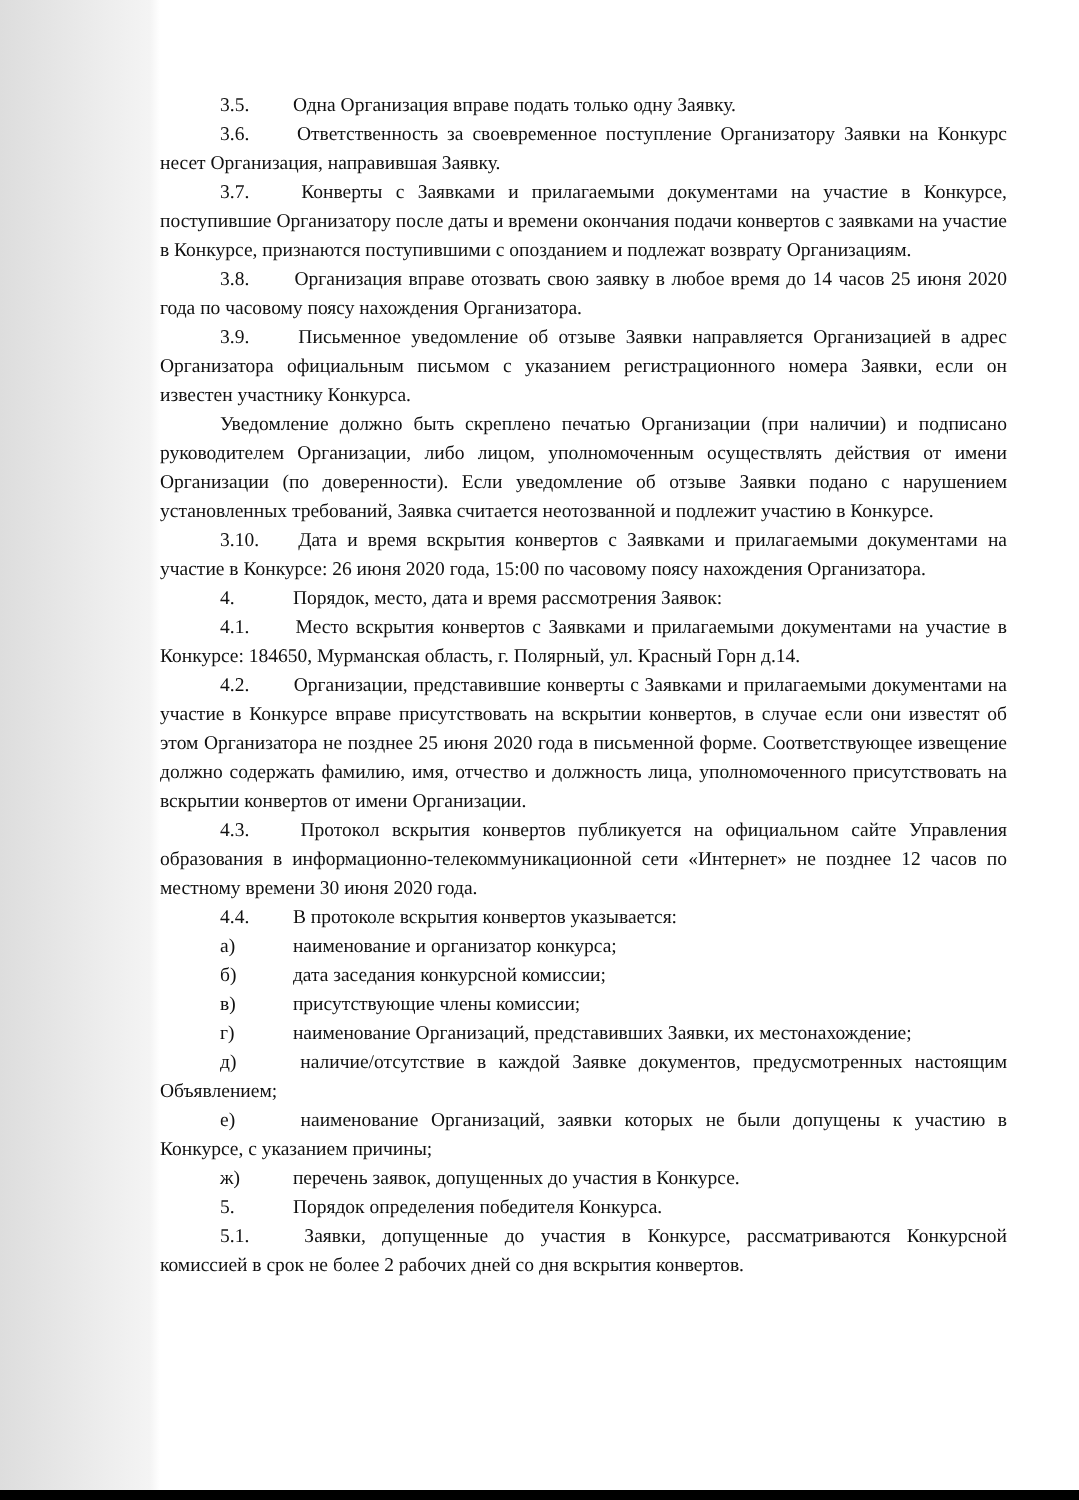3.5. Одна Организация вправе подать только одну Заявку.
3.6. Ответственность за своевременное поступление Организатору Заявки на Конкурс несет Организация, направившая Заявку.
3.7. Конверты с Заявками и прилагаемыми документами на участие в Конкурсе, поступившие Организатору после даты и времени окончания подачи конвертов с заявками на участие в Конкурсе, признаются поступившими с опозданием и подлежат возврату Организациям.
3.8. Организация вправе отозвать свою заявку в любое время до 14 часов 25 июня 2020 года по часовому поясу нахождения Организатора.
3.9. Письменное уведомление об отзыве Заявки направляется Организацией в адрес Организатора официальным письмом с указанием регистрационного номера Заявки, если он известен участнику Конкурса.
Уведомление должно быть скреплено печатью Организации (при наличии) и подписано руководителем Организации, либо лицом, уполномоченным осуществлять действия от имени Организации (по доверенности). Если уведомление об отзыве Заявки подано с нарушением установленных требований, Заявка считается неотозванной и подлежит участию в Конкурсе.
3.10. Дата и время вскрытия конвертов с Заявками и прилагаемыми документами на участие в Конкурсе: 26 июня 2020 года, 15:00 по часовому поясу нахождения Организатора.
4. Порядок, место, дата и время рассмотрения Заявок:
4.1. Место вскрытия конвертов с Заявками и прилагаемыми документами на участие в Конкурсе: 184650, Мурманская область, г. Полярный, ул. Красный Горн д.14.
4.2. Организации, представившие конверты с Заявками и прилагаемыми документами на участие в Конкурсе вправе присутствовать на вскрытии конвертов, в случае если они известят об этом Организатора не позднее 25 июня 2020 года в письменной форме. Соответствующее извещение должно содержать фамилию, имя, отчество и должность лица, уполномоченного присутствовать на вскрытии конвертов от имени Организации.
4.3. Протокол вскрытия конвертов публикуется на официальном сайте Управления образования в информационно-телекоммуникационной сети «Интернет» не позднее 12 часов по местному времени 30 июня 2020 года.
4.4. В протоколе вскрытия конвертов указывается:
а) наименование и организатор конкурса;
б) дата заседания конкурсной комиссии;
в) присутствующие члены комиссии;
г) наименование Организаций, представивших Заявки, их местонахождение;
д) наличие/отсутствие в каждой Заявке документов, предусмотренных настоящим Объявлением;
е) наименование Организаций, заявки которых не были допущены к участию в Конкурсе, с указанием причины;
ж) перечень заявок, допущенных до участия в Конкурсе.
5. Порядок определения победителя Конкурса.
5.1. Заявки, допущенные до участия в Конкурсе, рассматриваются Конкурсной комиссией в срок не более 2 рабочих дней со дня вскрытия конвертов.